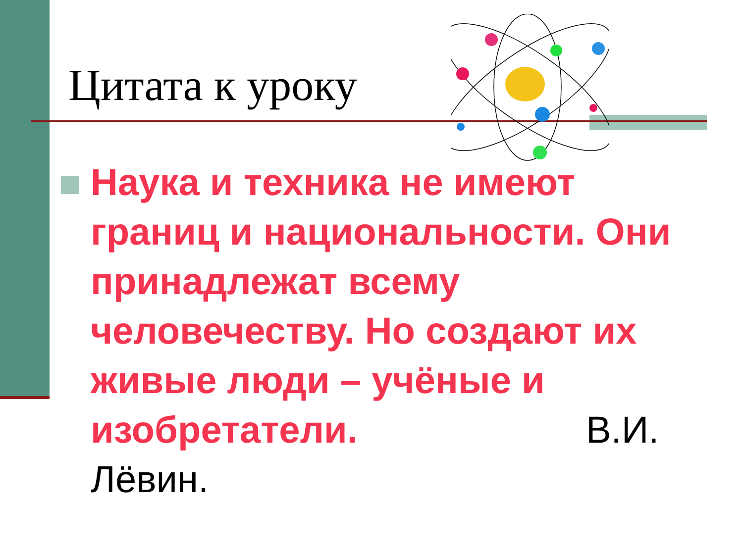Цитата к уроку
Наука и техника не имеют границ и национальности. Они принадлежат всему человечеству. Но создают их живые люди – учёные и изобретатели. В.И. Лёвин.